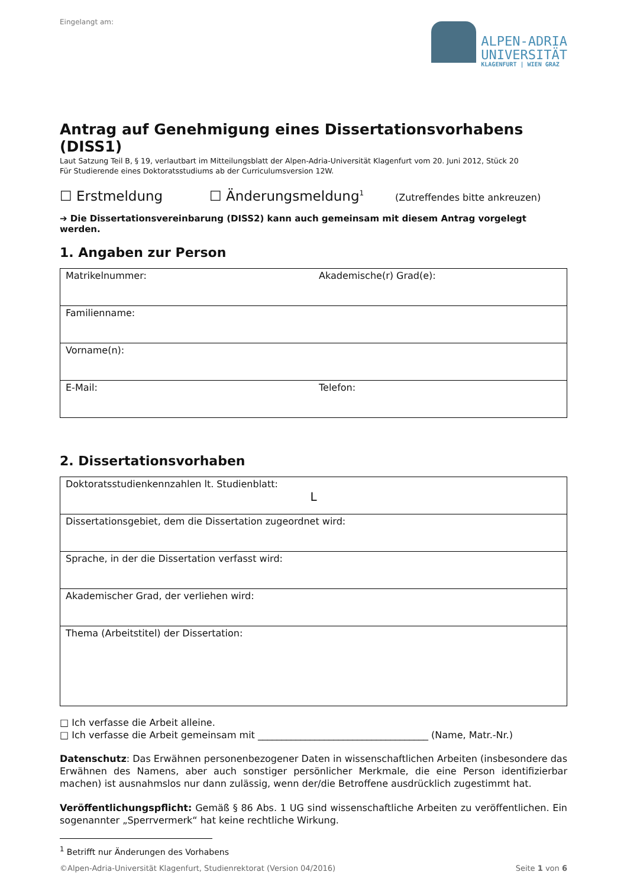Eingelangt am:
ALPEN-ADRIA
UNIVERSITÄT
KLAGENFURT | WIEN GRAZ
Antrag auf Genehmigung eines Dissertationsvorhabens (DISS1)
Laut Satzung Teil B, § 19, verlautbart im Mitteilungsblatt der Alpen-Adria-Universität Klagenfurt vom 20. Juni 2012, Stück 20
Für Studierende eines Doktoratsstudiums ab der Curriculumsversion 12W.
☐ Erstmeldung ☐ Änderungsmeldung<sup>1</sup> (Zutreffendes bitte ankreuzen)
➔ Die Dissertationsvereinbarung (DISS2) kann auch gemeinsam mit diesem Antrag vorgelegt werden.
1. Angaben zur Person
| Matrikelnummer: | Akademische(r) Grad(e): |
| Familienname: | |
| Vorname(n): | |
| E-Mail: | Telefon: |
2. Dissertationsvorhaben
| Doktoratsstudienkennzahlen lt. Studienblatt: L |
| Dissertationsgebiet, dem die Dissertation zugeordnet wird: |
| Sprache, in der die Dissertation verfasst wird: |
| Akademischer Grad, der verliehen wird: |
| Thema (Arbeitstitel) der Dissertation: |
□ Ich verfasse die Arbeit alleine.
□ Ich verfasse die Arbeit gemeinsam mit ____________________________________ (Name, Matr.-Nr.)
Datenschutz: Das Erwähnen personenbezogener Daten in wissenschaftlichen Arbeiten (insbesondere das Erwähnen des Namens, aber auch sonstiger persönlicher Merkmale, die eine Person identifizierbar machen) ist ausnahmslos nur dann zulässig, wenn der/die Betroffene ausdrücklich zugestimmt hat.
Veröffentlichungspflicht: Gemäß § 86 Abs. 1 UG sind wissenschaftliche Arbeiten zu veröffentlichen. Ein sogenannter „Sperrvermerk“ hat keine rechtliche Wirkung.
<sup>1</sup> Betrifft nur Änderungen des Vorhabens
©Alpen-Adria-Universität Klagenfurt, Studienrektorat (Version 04/2016) Seite 1 von 6